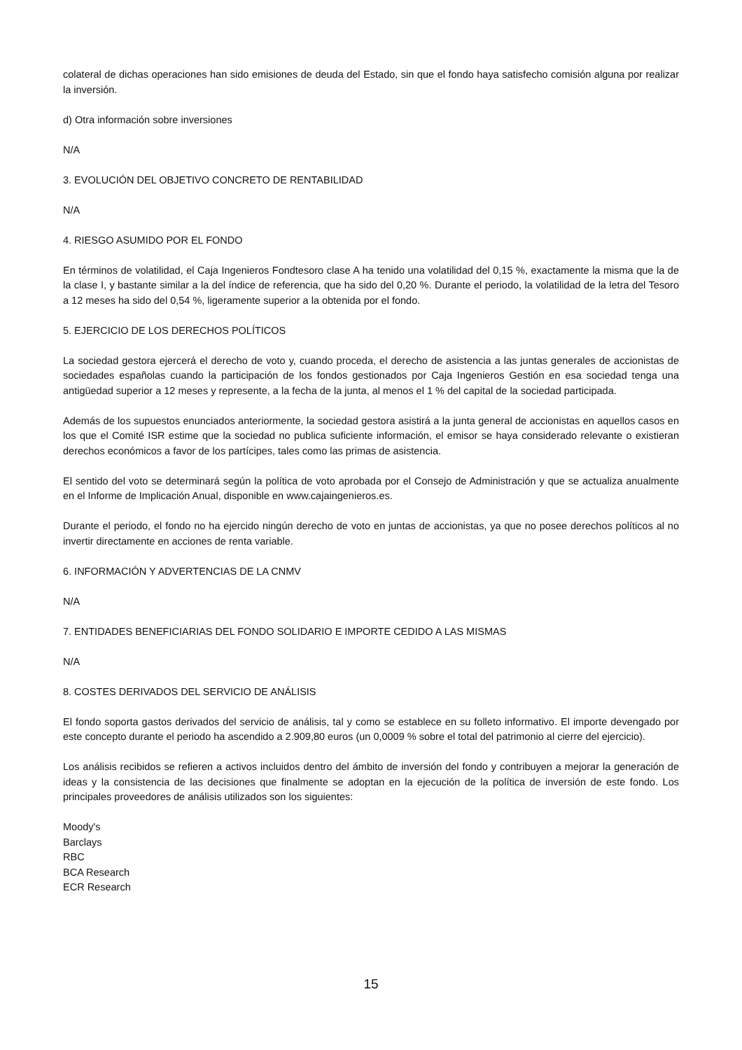colateral de dichas operaciones han sido emisiones de deuda del Estado, sin que el fondo haya satisfecho comisión alguna por realizar la inversión.
d) Otra información sobre inversiones
N/A
3. EVOLUCIÓN DEL OBJETIVO CONCRETO DE RENTABILIDAD
N/A
4. RIESGO ASUMIDO POR EL FONDO
En términos de volatilidad, el Caja Ingenieros Fondtesoro clase A ha tenido una volatilidad del 0,15 %, exactamente la misma que la de la clase I, y bastante similar a la del índice de referencia, que ha sido del 0,20 %. Durante el periodo, la volatilidad de la letra del Tesoro a 12 meses ha sido del 0,54 %, ligeramente superior a la obtenida por el fondo.
5. EJERCICIO DE LOS DERECHOS POLÍTICOS
La sociedad gestora ejercerá el derecho de voto y, cuando proceda, el derecho de asistencia a las juntas generales de accionistas de sociedades españolas cuando la participación de los fondos gestionados por Caja Ingenieros Gestión en esa sociedad tenga una antigüedad superior a 12 meses y represente, a la fecha de la junta, al menos el 1 % del capital de la sociedad participada.
Además de los supuestos enunciados anteriormente, la sociedad gestora asistirá a la junta general de accionistas en aquellos casos en los que el Comité ISR estime que la sociedad no publica suficiente información, el emisor se haya considerado relevante o existieran derechos económicos a favor de los partícipes, tales como las primas de asistencia.
El sentido del voto se determinará según la política de voto aprobada por el Consejo de Administración y que se actualiza anualmente en el Informe de Implicación Anual, disponible en www.cajaingenieros.es.
Durante el periodo, el fondo no ha ejercido ningún derecho de voto en juntas de accionistas, ya que no posee derechos políticos al no invertir directamente en acciones de renta variable.
6. INFORMACIÓN Y ADVERTENCIAS DE LA CNMV
N/A
7. ENTIDADES BENEFICIARIAS DEL FONDO SOLIDARIO E IMPORTE CEDIDO A LAS MISMAS
N/A
8. COSTES DERIVADOS DEL SERVICIO DE ANÁLISIS
El fondo soporta gastos derivados del servicio de análisis, tal y como se establece en su folleto informativo. El importe devengado por este concepto durante el periodo ha ascendido a 2.909,80 euros (un 0,0009 % sobre el total del patrimonio al cierre del ejercicio).
Los análisis recibidos se refieren a activos incluidos dentro del ámbito de inversión del fondo y contribuyen a mejorar la generación de ideas y la consistencia de las decisiones que finalmente se adoptan en la ejecución de la política de inversión de este fondo. Los principales proveedores de análisis utilizados son los siguientes:
Moody's
Barclays
RBC
BCA Research
ECR Research
15